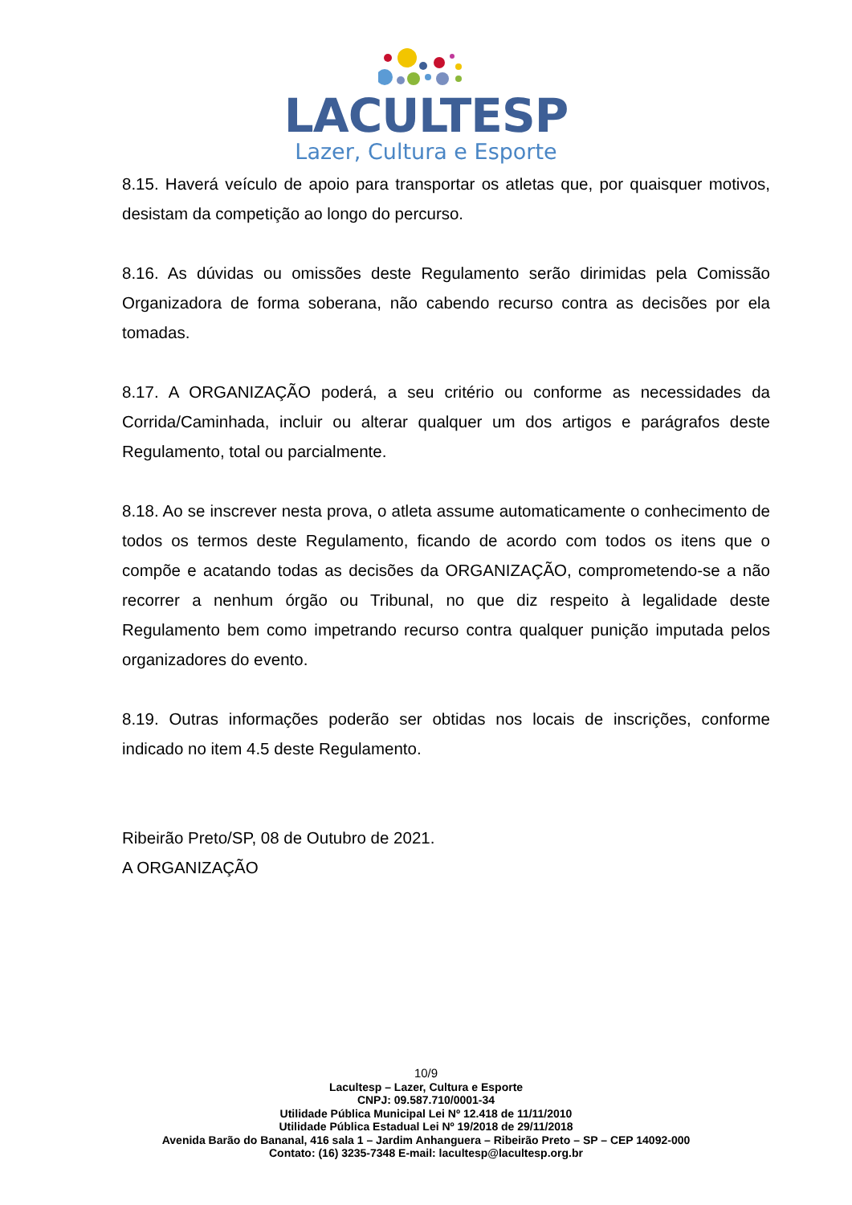LACULTESP
Lazer, Cultura e Esporte
8.15. Haverá veículo de apoio para transportar os atletas que, por quaisquer motivos, desistam da competição ao longo do percurso.
8.16. As dúvidas ou omissões deste Regulamento serão dirimidas pela Comissão Organizadora de forma soberana, não cabendo recurso contra as decisões por ela tomadas.
8.17. A ORGANIZAÇÃO poderá, a seu critério ou conforme as necessidades da Corrida/Caminhada, incluir ou alterar qualquer um dos artigos e parágrafos deste Regulamento, total ou parcialmente.
8.18. Ao se inscrever nesta prova, o atleta assume automaticamente o conhecimento de todos os termos deste Regulamento, ficando de acordo com todos os itens que o compõe e acatando todas as decisões da ORGANIZAÇÃO, comprometendo-se a não recorrer a nenhum órgão ou Tribunal, no que diz respeito à legalidade deste Regulamento bem como impetrando recurso contra qualquer punição imputada pelos organizadores do evento.
8.19. Outras informações poderão ser obtidas nos locais de inscrições, conforme indicado no item 4.5 deste Regulamento.
Ribeirão Preto/SP, 08 de Outubro de 2021.
A ORGANIZAÇÃO
10/9
Lacultesp – Lazer, Cultura e Esporte
CNPJ: 09.587.710/0001-34
Utilidade Pública Municipal Lei Nº 12.418 de 11/11/2010
Utilidade Pública Estadual Lei Nº 19/2018 de 29/11/2018
Avenida Barão do Bananal, 416 sala 1 – Jardim Anhanguera – Ribeirão Preto – SP – CEP 14092-000
Contato: (16) 3235-7348 E-mail: lacultesp@lacultesp.org.br